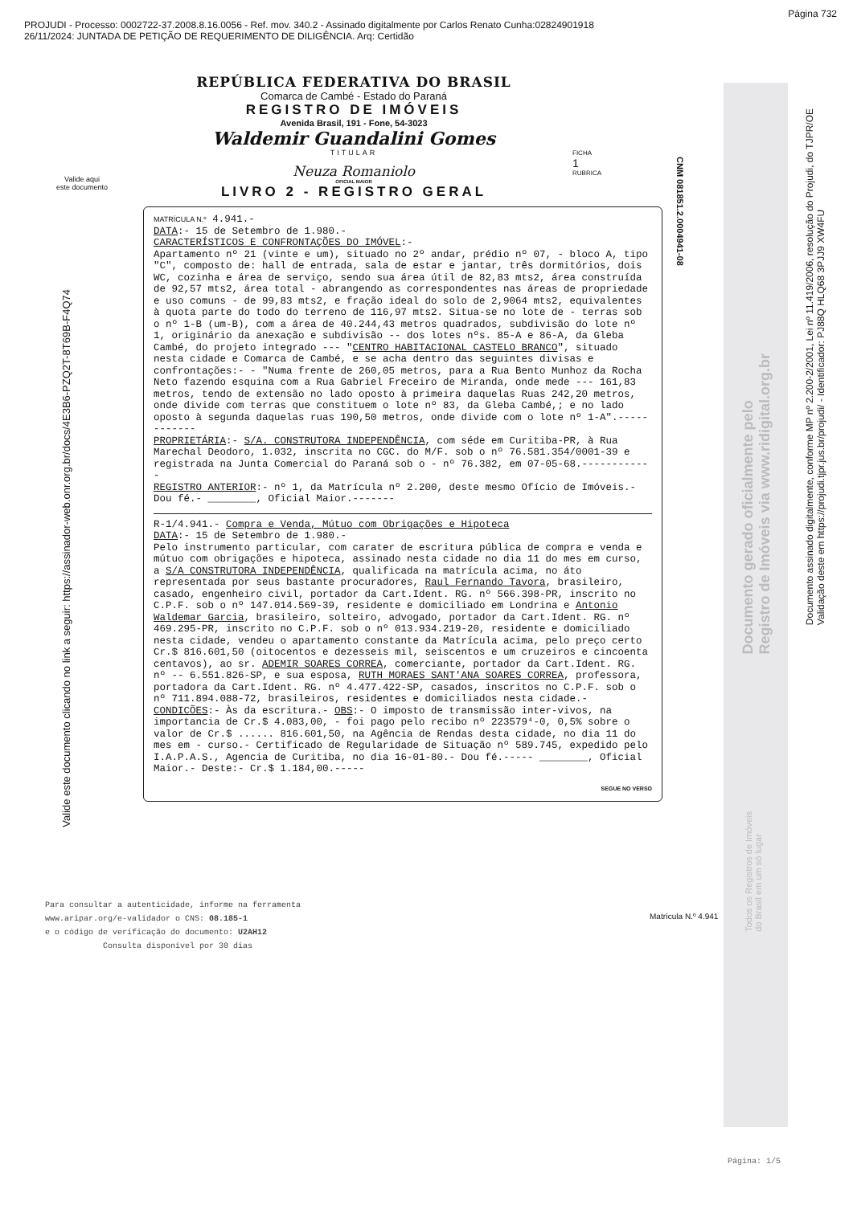Página 732
PROJUDI - Processo: 0002722-37.2008.8.16.0056 - Ref. mov. 340.2 - Assinado digitalmente por Carlos Renato Cunha:02824901918
26/11/2024: JUNTADA DE PETIÇÃO DE REQUERIMENTO DE DILIGÊNCIA. Arq: Certidão
Valide aqui
este documento
Valide este documento clicando no link a seguir: https://assinador-web.onr.org.br/docs/4E3B6-PZQ2T-8T69B-F4Q74
CNM 081851.2.0004941-08
Documento assinado digitalmente, conforme MP nº 2.200-2/2001, Lei nº 11.419/2006, resolução do Projudi, do TJPR/OE
Validação deste em https://projudi.tjpr.jus.br/projudi/ - Identificador: PJ88Q HLQ68 3PJJ9 XW4FU
Documento gerado oficialmente pelo
Registro de Imóveis via www.ridigital.org.br
Todos os Registros de Imóveis
do Brasil em um só lugar
Página: 1/5
REPÚBLICA FEDERATIVA DO BRASIL
Comarca de Cambé - Estado do Paraná
REGISTRO DE IMÓVEIS
Avenida Brasil, 191 - Fone, 54-3023
Waldemir Guandalini Gomes
TITULAR
Neuza Romaniolo
OFICIAL MAIOR
LIVRO 2 - REGISTRO GERAL
FICHA
1
RUBRICA
MATRÍCULA N.º 4.941.-
DATA:- 15 de Setembro de 1.980.-
CARACTERÍSTICOS E CONFRONTAÇÕES DO IMÓVEL:-
Apartamento nº 21 (vinte e um), situado no 2º andar, prédio nº 07, - bloco A, tipo "C", composto de: hall de entrada, sala de estar e jantar, três dormitórios, dois WC, cozinha e área de serviço, sendo sua área útil de 82,83 mts2, área construída de 92,57 mts2, área total - abrangendo as correspondentes nas áreas de propriedade e uso comuns - de 99,83 mts2, e fração ideal do solo de 2,9064 mts2, equivalentes à quota parte do todo do terreno de 116,97 mts2. Situa-se no lote de - terras sob o nº 1-B (um-B), com a área de 40.244,43 metros quadrados, subdivisão do lote nº 1, originário da anexação e subdivisão -- dos lotes nºs. 85-A e 86-A, da Gleba Cambé, do projeto integrado --- "CENTRO HABITACIONAL CASTELO BRANCO", situado nesta cidade e Comarca de Cambé, e se acha dentro das seguintes divisas e confrontações:- - "Numa frente de 260,05 metros, para a Rua Bento Munhoz da Rocha Neto fazendo esquina com a Rua Gabriel Freceiro de Miranda, onde mede --- 161,83 metros, tendo de extensão no lado oposto à primeira daquelas Ruas 242,20 metros, onde divide com terras que constituem o lote nº 83, da Gleba Cambé,; e no lado oposto à segunda daquelas ruas 190,50 metros, onde divide com o lote nº 1-A".------------
PROPRIETÁRIA:- S/A. CONSTRUTORA INDEPENDÊNCIA, com séde em Curitiba-PR, à Rua Marechal Deodoro, 1.032, inscrita no CGC. do M/F. sob o nº 76.581.354/0001-39 e registrada na Junta Comercial do Paraná sob o - nº 76.382, em 07-05-68.------------
REGISTRO ANTERIOR:- nº 1, da Matrícula nº 2.200, deste mesmo Ofício de Imóveis.- Dou fé.- ________, Oficial Maior.-------
R-1/4.941.- Compra e Venda, Mútuo com Obrigações e Hipoteca
DATA:- 15 de Setembro de 1.980.-
Pelo instrumento particular, com carater de escritura pública de compra e venda e mútuo com obrigações e hipoteca, assinado nesta cidade no dia 11 do mes em curso, a S/A CONSTRUTORA INDEPENDÊNCIA, qualificada na matrícula acima, no áto representada por seus bastante procuradores, Raul Fernando Tavora, brasileiro, casado, engenheiro civil, portador da Cart.Ident. RG. nº 566.398-PR, inscrito no C.P.F. sob o nº 147.014.569-39, residente e domiciliado em Londrina e Antonio Waldemar Garcia, brasileiro, solteiro, advogado, portador da Cart.Ident. RG. nº 469.295-PR, inscrito no C.P.F. sob o nº 013.934.219-20, residente e domiciliado nesta cidade, vendeu o apartamento constante da Matrícula acima, pelo preço certo Cr.$ 816.601,50 (oitocentos e dezesseis mil, seiscentos e um cruzeiros e cincoenta centavos), ao sr. ADEMIR SOARES CORREA, comerciante, portador da Cart.Ident. RG. nº -- 6.551.826-SP, e sua esposa, RUTH MORAES SANT'ANA SOARES CORREA, professora, portadora da Cart.Ident. RG. nº 4.477.422-SP, casados, inscritos no C.P.F. sob o nº 711.894.088-72, brasileiros, residentes e domiciliados nesta cidade.- CONDICÕES:- Às da escritura.- OBS:- O imposto de transmissão inter-vivos, na importancia de Cr.$ 4.083,00, - foi pago pelo recibo nº 223579⁴-0, 0,5% sobre o valor de Cr.$ ...... 816.601,50, na Agência de Rendas desta cidade, no dia 11 do mes em - curso.- Certificado de Regularidade de Situação nº 589.745, expedido pelo I.A.P.A.S., Agencia de Curitiba, no dia 16-01-80.- Dou fé.----- ________, Oficial Maior.- Deste:- Cr.$ 1.184,00.-----
SEGUE NO VERSO
Matrícula N.º 4.941
Para consultar a autenticidade, informe na ferramenta
www.aripar.org/e-validador o CNS: 08.185-1
e o código de verificação do documento: U2AH12
Consulta disponível por 30 dias